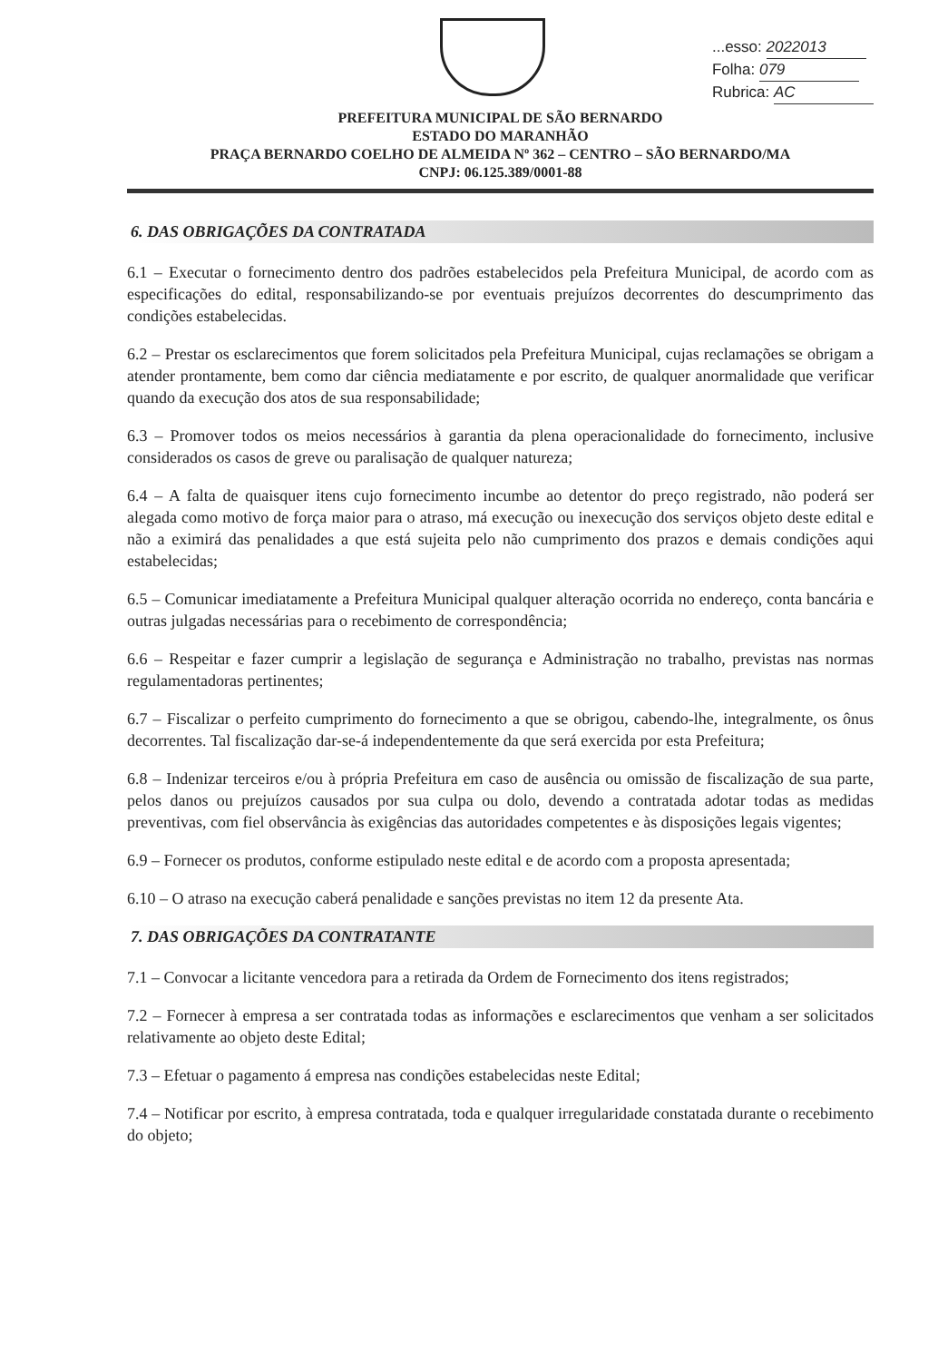...esso: 2022013
Folha: 079
Rubrica: AC
PREFEITURA MUNICIPAL DE SÃO BERNARDO
ESTADO DO MARANHÃO
PRAÇA BERNARDO COELHO DE ALMEIDA Nº 362 – CENTRO – SÃO BERNARDO/MA
CNPJ: 06.125.389/0001-88
6. DAS OBRIGAÇÕES DA CONTRATADA
6.1 – Executar o fornecimento dentro dos padrões estabelecidos pela Prefeitura Municipal, de acordo com as especificações do edital, responsabilizando-se por eventuais prejuízos decorrentes do descumprimento das condições estabelecidas.
6.2 – Prestar os esclarecimentos que forem solicitados pela Prefeitura Municipal, cujas reclamações se obrigam a atender prontamente, bem como dar ciência mediatamente e por escrito, de qualquer anormalidade que verificar quando da execução dos atos de sua responsabilidade;
6.3 – Promover todos os meios necessários à garantia da plena operacionalidade do fornecimento, inclusive considerados os casos de greve ou paralisação de qualquer natureza;
6.4 – A falta de quaisquer itens cujo fornecimento incumbe ao detentor do preço registrado, não poderá ser alegada como motivo de força maior para o atraso, má execução ou inexecução dos serviços objeto deste edital e não a eximirá das penalidades a que está sujeita pelo não cumprimento dos prazos e demais condições aqui estabelecidas;
6.5 – Comunicar imediatamente a Prefeitura Municipal qualquer alteração ocorrida no endereço, conta bancária e outras julgadas necessárias para o recebimento de correspondência;
6.6 – Respeitar e fazer cumprir a legislação de segurança e Administração no trabalho, previstas nas normas regulamentadoras pertinentes;
6.7 – Fiscalizar o perfeito cumprimento do fornecimento a que se obrigou, cabendo-lhe, integralmente, os ônus decorrentes. Tal fiscalização dar-se-á independentemente da que será exercida por esta Prefeitura;
6.8 – Indenizar terceiros e/ou à própria Prefeitura em caso de ausência ou omissão de fiscalização de sua parte, pelos danos ou prejuízos causados por sua culpa ou dolo, devendo a contratada adotar todas as medidas preventivas, com fiel observância às exigências das autoridades competentes e às disposições legais vigentes;
6.9 – Fornecer os produtos, conforme estipulado neste edital e de acordo com a proposta apresentada;
6.10 – O atraso na execução caberá penalidade e sanções previstas no item 12 da presente Ata.
7. DAS OBRIGAÇÕES DA CONTRATANTE
7.1 – Convocar a licitante vencedora para a retirada da Ordem de Fornecimento dos itens registrados;
7.2 – Fornecer à empresa a ser contratada todas as informações e esclarecimentos que venham a ser solicitados relativamente ao objeto deste Edital;
7.3 – Efetuar o pagamento á empresa nas condições estabelecidas neste Edital;
7.4 – Notificar por escrito, à empresa contratada, toda e qualquer irregularidade constatada durante o recebimento do objeto;